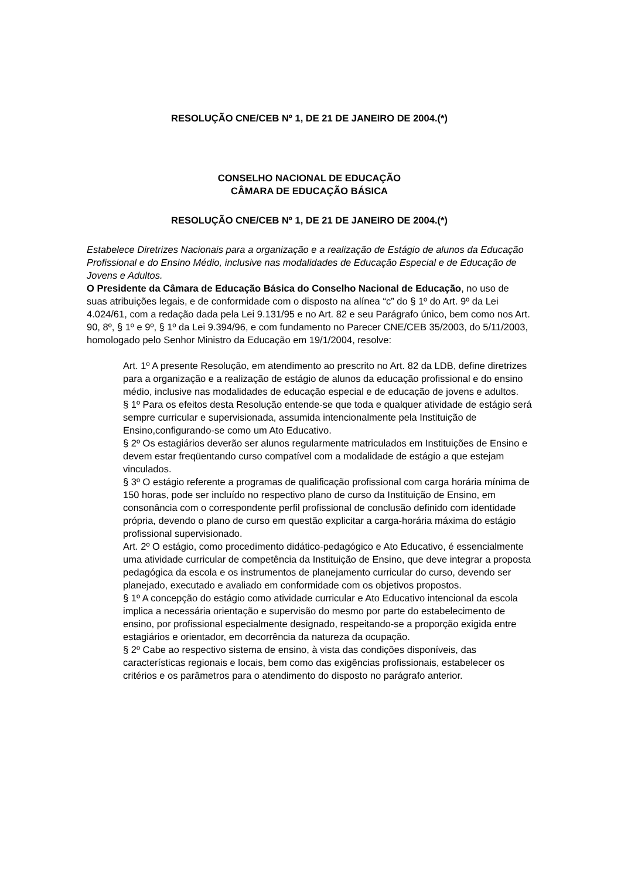RESOLUÇÃO CNE/CEB Nº 1, DE 21 DE JANEIRO DE 2004.(*)
CONSELHO NACIONAL DE EDUCAÇÃO
CÂMARA DE EDUCAÇÃO BÁSICA
RESOLUÇÃO CNE/CEB Nº 1, DE 21 DE JANEIRO DE 2004.(*)
Estabelece Diretrizes Nacionais para a organização e a realização de Estágio de alunos da Educação Profissional e do Ensino Médio, inclusive nas modalidades de Educação Especial e de Educação de Jovens e Adultos.
O Presidente da Câmara de Educação Básica do Conselho Nacional de Educação, no uso de suas atribuições legais, e de conformidade com o disposto na alínea “c” do § 1º do Art. 9º da Lei 4.024/61, com a redação dada pela Lei 9.131/95 e no Art. 82 e seu Parágrafo único, bem como nos Art. 90, 8º, § 1º e 9º, § 1º da Lei 9.394/96, e com fundamento no Parecer CNE/CEB 35/2003, do 5/11/2003, homologado pelo Senhor Ministro da Educação em 19/1/2004, resolve:
Art. 1º A presente Resolução, em atendimento ao prescrito no Art. 82 da LDB, define diretrizes para a organização e a realização de estágio de alunos da educação profissional e do ensino médio, inclusive nas modalidades de educação especial e de educação de jovens e adultos.
§ 1º Para os efeitos desta Resolução entende-se que toda e qualquer atividade de estágio será sempre curricular e supervisionada, assumida intencionalmente pela Instituição de Ensino,configurando-se como um Ato Educativo.
§ 2º Os estagiários deverão ser alunos regularmente matriculados em Instituições de Ensino e devem estar freqüentando curso compatível com a modalidade de estágio a que estejam vinculados.
§ 3º O estágio referente a programas de qualificação profissional com carga horária mínima de 150 horas, pode ser incluído no respectivo plano de curso da Instituição de Ensino, em consonância com o correspondente perfil profissional de conclusão definido com identidade própria, devendo o plano de curso em questão explicitar a carga-horária máxima do estágio profissional supervisionado.
Art. 2º O estágio, como procedimento didático-pedagógico e Ato Educativo, é essencialmente uma atividade curricular de competência da Instituição de Ensino, que deve integrar a proposta pedagógica da escola e os instrumentos de planejamento curricular do curso, devendo ser planejado, executado e avaliado em conformidade com os objetivos propostos.
§ 1º A concepção do estágio como atividade curricular e Ato Educativo intencional da escola implica a necessária orientação e supervisão do mesmo por parte do estabelecimento de ensino, por profissional especialmente designado, respeitando-se a proporção exigida entre estagiários e orientador, em decorrência da natureza da ocupação.
§ 2º Cabe ao respectivo sistema de ensino, à vista das condições disponíveis, das características regionais e locais, bem como das exigências profissionais, estabelecer os critérios e os parâmetros para o atendimento do disposto no parágrafo anterior.